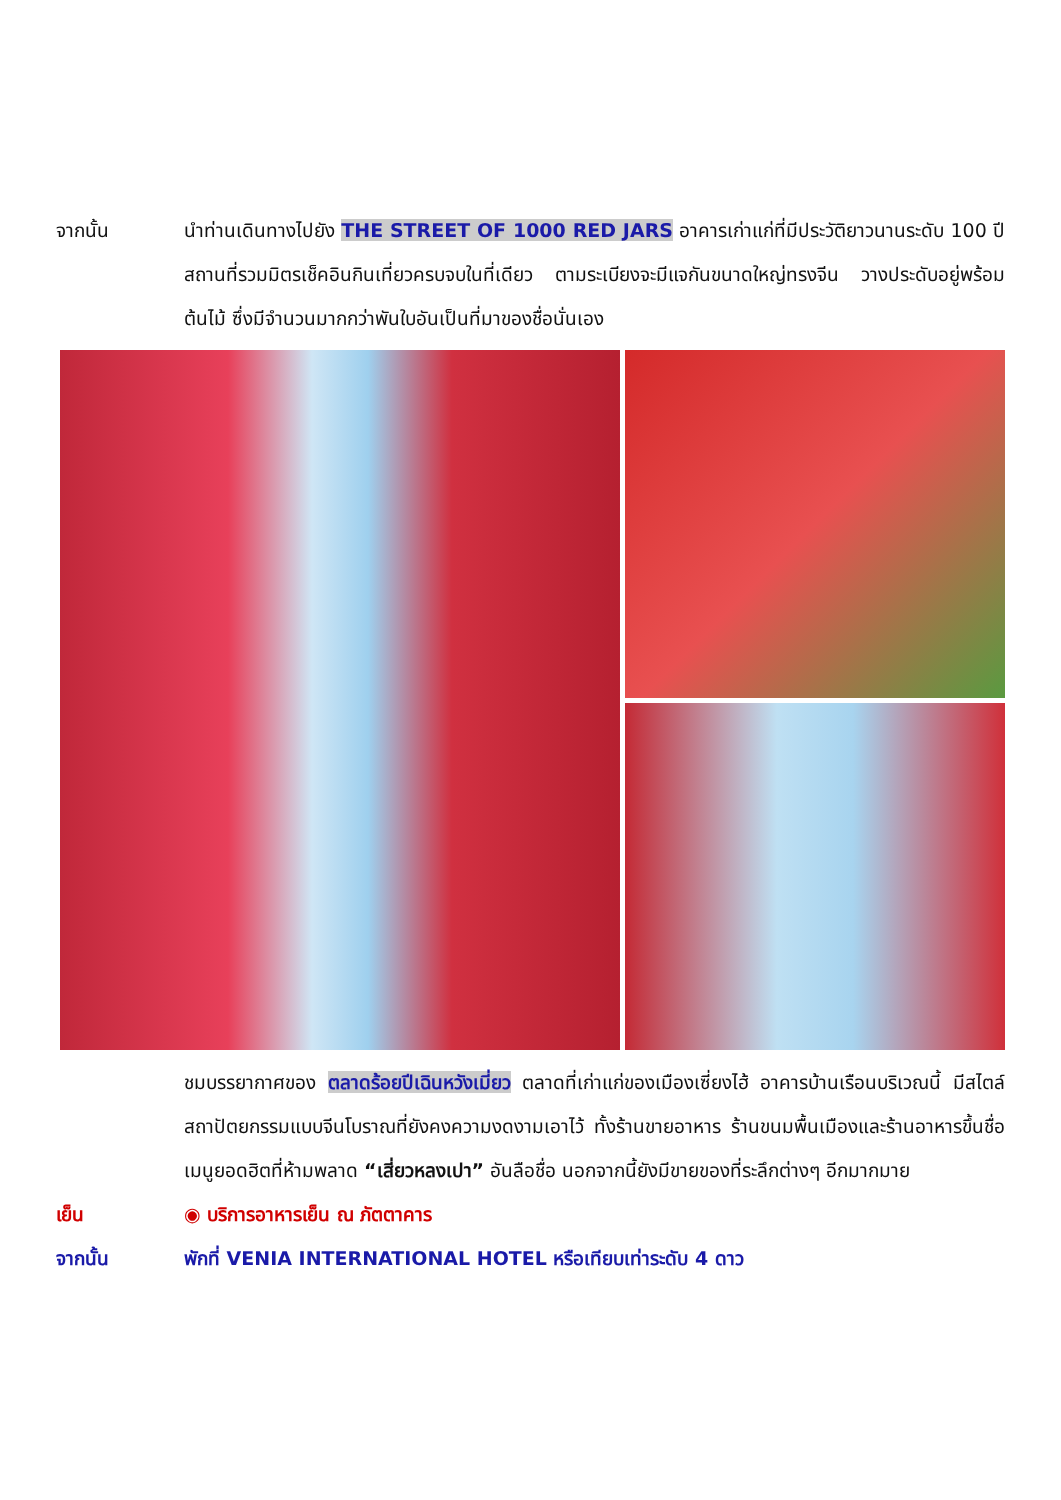จากนั้น นำท่านเดินทางไปยัง THE STREET OF 1000 RED JARS อาคารเก่าแก่ที่มีประวัติยาวนานระดับ 100 ปี สถานที่รวมมิตรเช็คอินกินเที่ยวครบจบในที่เดียว ตามระเบียงจะมีแจกันขนาดใหญ่ทรงจีน วางประดับอยู่พร้อมต้นไม้ ซึ่งมีจำนวนมากกว่าพันใบอันเป็นที่มาของชื่อนั่นเอง
ชมบรรยากาศของ ตลาดร้อยปีเฉินหวังเมี่ยว ตลาดที่เก่าแก่ของเมืองเซี่ยงไฮ้ อาคารบ้านเรือนบริเวณนี้ มีสไตล์สถาปัตยกรรมแบบจีนโบราณที่ยังคงความงดงามเอาไว้ ทั้งร้านขายอาหาร ร้านขนมพื้นเมืองและร้านอาหารขึ้นชื่อ เมนูยอดฮิตที่ห้ามพลาด “เสี่ยวหลงเปา” อันลือชื่อ นอกจากนี้ยังมีขายของที่ระลึกต่างๆ อีกมากมาย
เย็น ◉ บริการอาหารเย็น ณ ภัตตาคาร
จากนั้น พักที่ VENIA INTERNATIONAL HOTEL หรือเทียบเท่าระดับ 4 ดาว